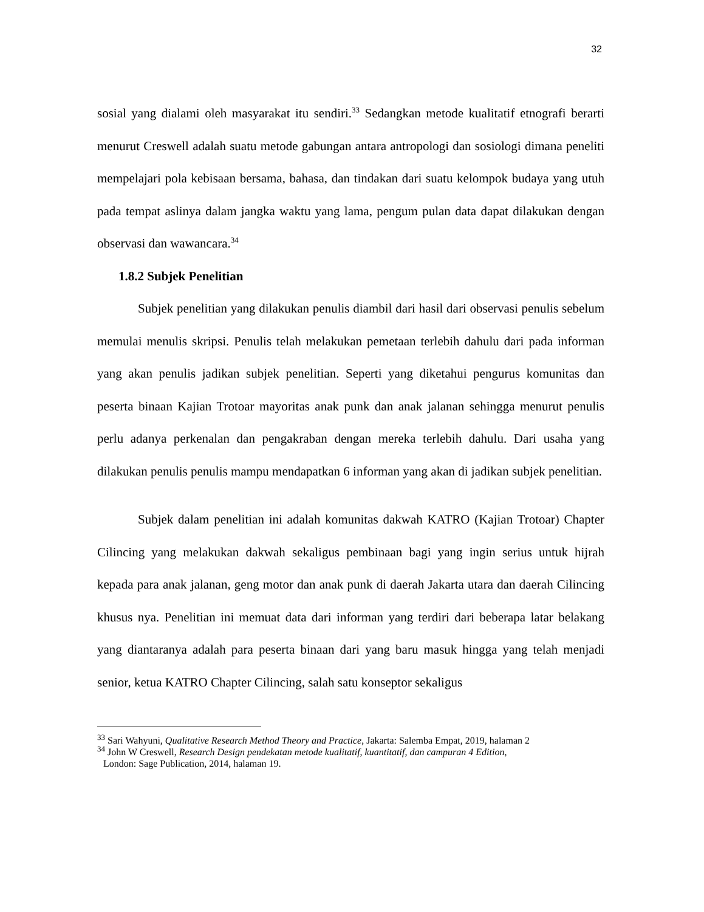32
sosial yang dialami oleh masyarakat itu sendiri.<sup>33</sup> Sedangkan metode kualitatif etnografi berarti menurut Creswell adalah suatu metode gabungan antara antropologi dan sosiologi dimana peneliti mempelajari pola kebisaan bersama, bahasa, dan tindakan dari suatu kelompok budaya yang utuh pada tempat aslinya dalam jangka waktu yang lama, pengum pulan data dapat dilakukan dengan observasi dan wawancara.<sup>34</sup>
1.8.2 Subjek Penelitian
Subjek penelitian yang dilakukan penulis diambil dari hasil dari observasi penulis sebelum memulai menulis skripsi. Penulis telah melakukan pemetaan terlebih dahulu dari pada informan yang akan penulis jadikan subjek penelitian. Seperti yang diketahui pengurus komunitas dan peserta binaan Kajian Trotoar mayoritas anak punk dan anak jalanan sehingga menurut penulis perlu adanya perkenalan dan pengakraban dengan mereka terlebih dahulu. Dari usaha yang dilakukan penulis penulis mampu mendapatkan 6 informan yang akan di jadikan subjek penelitian.
Subjek dalam penelitian ini adalah komunitas dakwah KATRO (Kajian Trotoar) Chapter Cilincing yang melakukan dakwah sekaligus pembinaan bagi yang ingin serius untuk hijrah kepada para anak jalanan, geng motor dan anak punk di daerah Jakarta utara dan daerah Cilincing khusus nya. Penelitian ini memuat data dari informan yang terdiri dari beberapa latar belakang yang diantaranya adalah para peserta binaan dari yang baru masuk hingga yang telah menjadi senior, ketua KATRO Chapter Cilincing, salah satu konseptor sekaligus
<sup>33</sup> Sari Wahyuni, Qualitative Research Method Theory and Practice, Jakarta: Salemba Empat, 2019, halaman 2
<sup>34</sup> John W Creswell, Research Design pendekatan metode kualitatif, kuantitatif, dan campuran 4 Edition,
London: Sage Publication, 2014, halaman 19.